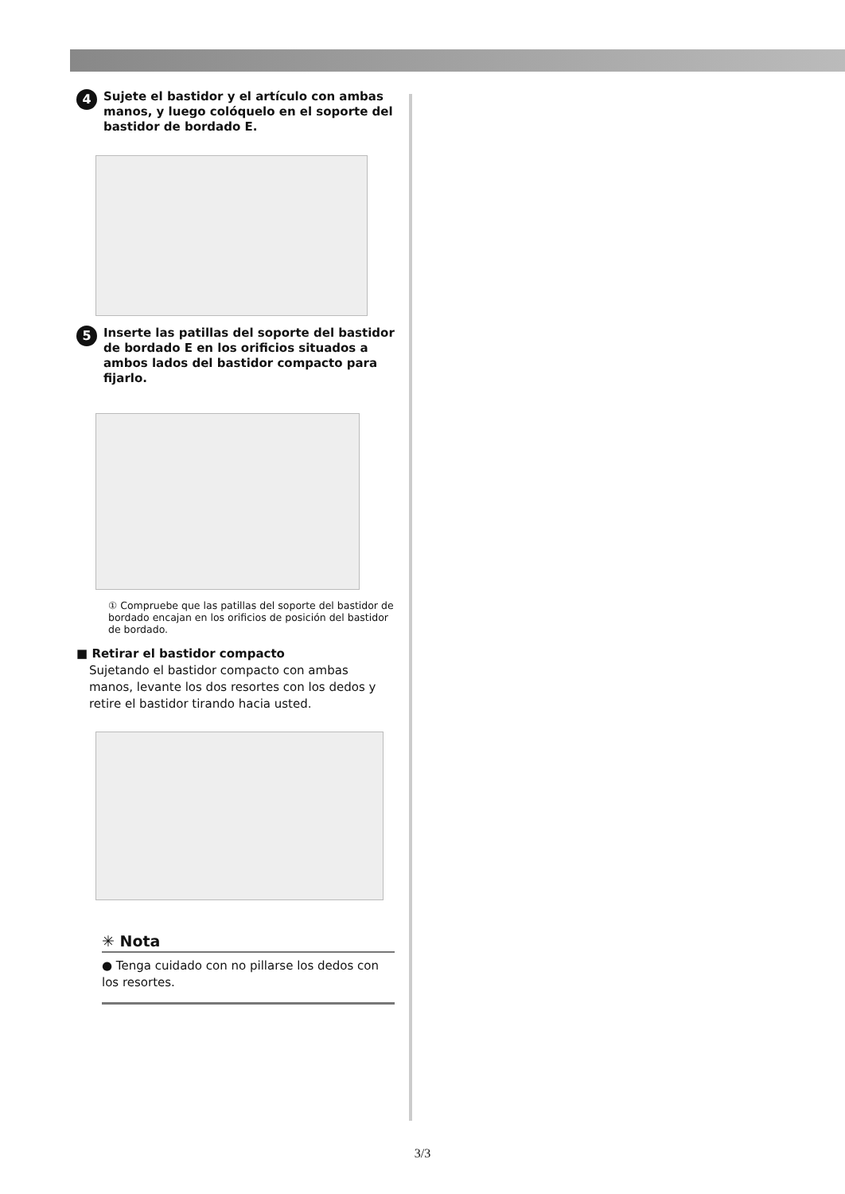4 Sujete el bastidor y el artículo con ambas manos, y luego colóquelo en el soporte del bastidor de bordado E.
5 Inserte las patillas del soporte del bastidor de bordado E en los orificios situados a ambos lados del bastidor compacto para fijarlo.
① Compruebe que las patillas del soporte del bastidor de bordado encajan en los orificios de posición del bastidor de bordado.
■ Retirar el bastidor compacto
Sujetando el bastidor compacto con ambas manos, levante los dos resortes con los dedos y retire el bastidor tirando hacia usted.
✳ Nota
● Tenga cuidado con no pillarse los dedos con los resortes.
3/3